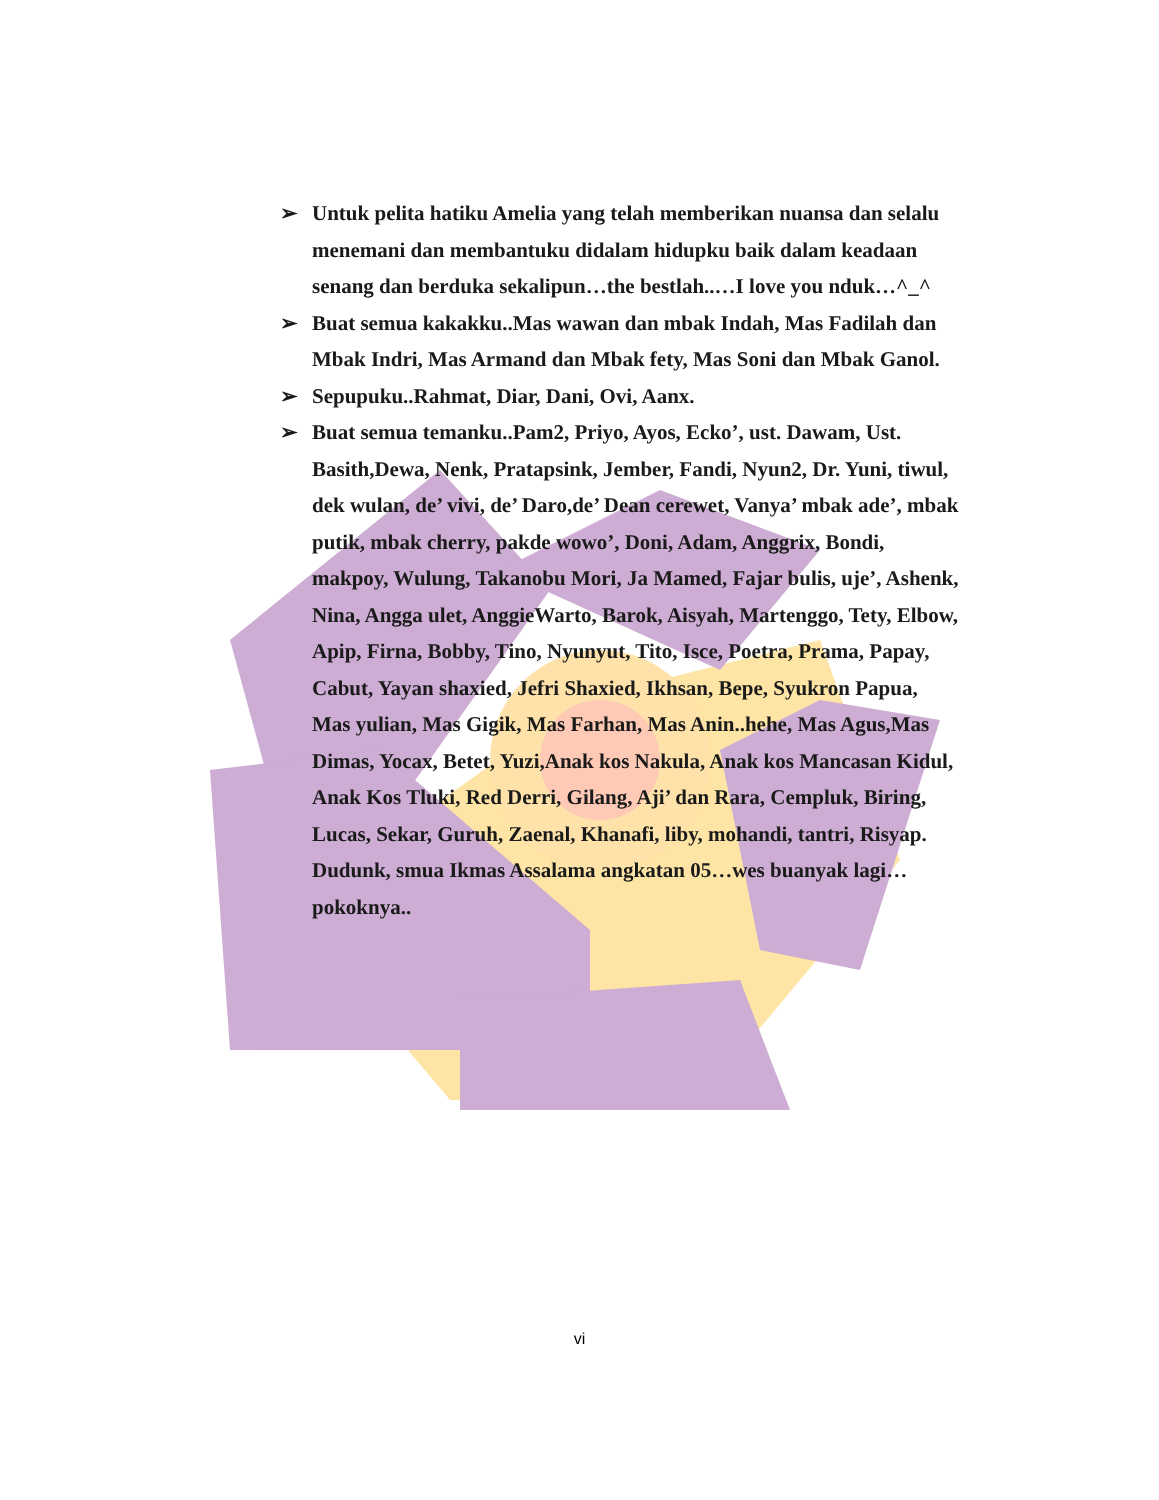➢ Untuk pelita hatiku Amelia yang telah memberikan nuansa dan selalu menemani dan membantuku didalam hidupku baik dalam keadaan senang dan berduka sekalipun…the bestlah..…I love you nduk…^_^
➢ Buat semua kakakku..Mas wawan dan mbak Indah, Mas Fadilah dan Mbak Indri, Mas Armand dan Mbak fety, Mas Soni dan Mbak Ganol.
➢ Sepupuku..Rahmat, Diar, Dani, Ovi, Aanx.
➢ Buat semua temanku..Pam2, Priyo, Ayos, Ecko’, ust. Dawam, Ust. Basith,Dewa, Nenk, Pratapsink, Jember, Fandi, Nyun2, Dr. Yuni, tiwul, dek wulan, de’ vivi, de’ Daro,de’ Dean cerewet, Vanya’ mbak ade’, mbak putik, mbak cherry, pakde wowo’, Doni, Adam, Anggrix, Bondi, makpoy, Wulung, Takanobu Mori, Ja Mamed, Fajar bulis, uje’, Ashenk, Nina, Angga ulet, AnggieWarto, Barok, Aisyah, Martenggo, Tety, Elbow, Apip, Firna, Bobby, Tino, Nyunyut, Tito, Isce, Poetra, Prama, Papay, Cabut, Yayan shaxied, Jefri Shaxied, Ikhsan, Bepe, Syukron Papua, Mas yulian, Mas Gigik, Mas Farhan, Mas Anin..hehe, Mas Agus,Mas Dimas, Yocax, Betet, Yuzi,Anak kos Nakula, Anak kos Mancasan Kidul, Anak Kos Tluki, Red Derri, Gilang, Aji’ dan Rara, Cempluk, Biring, Lucas, Sekar, Guruh, Zaenal, Khanafi, liby, mohandi, tantri, Risyap. Dudunk, smua Ikmas Assalama angkatan 05…wes buanyak lagi…pokoknya..
vi